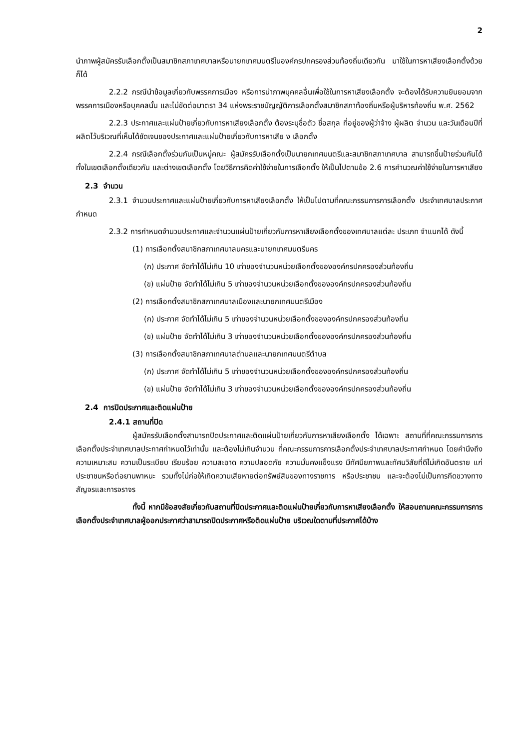2
นำภาพผู้สมัครรับเลือกตั้งเป็นสมาชิกสภาเทศบาลหรือนายกเทศมนตรีในองค์กรปกครองส่วนท้องถิ่นเดียวกัน มาใช้ในการหาเสียงเลือกตั้งด้วยก็ได้
2.2.2 กรณีนำข้อมูลเกี่ยวกับพรรคการเมือง หรือการนำภาพบุคคลอื่นเพื่อใช้ในการหาเสียงเลือกตั้ง จะต้องได้รับความยินยอมจากพรรคการเมืองหรือบุคคลนั้น และไม่ขัดต่อมาตรา 34 แห่งพระราชบัญญัติการเลือกตั้งสมาชิกสภาท้องถิ่นหรือผู้บริหารท้องถิ่น พ.ศ. 2562
2.2.3 ประกาศและแผ่นป้ายเกี่ยวกับการหาเสียงเลือกตั้ง ต้องระบุชื่อตัว ชื่อสกุล ที่อยู่ของผู้ว่าจ้าง ผู้ผลิต จำนวน และวันเดือนปีที่ผลิตไว้บริเวณที่เห็นได้ชัดเจนของประกาศและแผ่นป้ายเกี่ยวกับการหาเสีย ง เลือกตั้ง
2.2.4 กรณีเลือกตั้งร่วมกันเป็นหมู่คณะ ผู้สมัครรับเลือกตั้งเป็นนายกเทศมนตรีและสมาชิกสภาเทศบาล สามารถขึ้นป้ายร่วมกันได้ทั้งในเขตเลือกตั้งเดียวกัน และต่างเขตเลือกตั้ง โดยวิธีการคิดค่าใช้จ่ายในการเลือกตั้ง ให้เป็นไปตามข้อ 2.6 การคำนวณค่าใช้จ่ายในการหาเสียง
2.3 จำนวน
2.3.1 จำนวนประกาศและแผ่นป้ายเกี่ยวกับการหาเสียงเลือกตั้ง ให้เป็นไปตามที่คณะกรรมการการเลือกตั้ง ประจำเทศบาลประกาศกำหนด
2.3.2 การกำหนดจำนวนประกาศและจำนวนแผ่นป้ายเกี่ยวกับการหาเสียงเลือกตั้งของเทศบาลแต่ละ ประเภท จำแนกได้ ดังนี้
(1) การเลือกตั้งสมาชิกสภาเทศบาลนครและนายกเทศมนตรีนคร
(ก) ประกาศ จัดทำได้ไม่เกิน 10 เท่าของจำนวนหน่วยเลือกตั้งขององค์กรปกครองส่วนท้องถิ่น
(ข) แผ่นป้าย จัดทำได้ไม่เกิน 5 เท่าของจำนวนหน่วยเลือกตั้งขององค์กรปกครองส่วนท้องถิ่น
(2) การเลือกตั้งสมาชิกสภาเทศบาลเมืองและนายกเทศมนตรีเมือง
(ก) ประกาศ จัดทำได้ไม่เกิน 5 เท่าของจำนวนหน่วยเลือกตั้งขององค์กรปกครองส่วนท้องถิ่น
(ข) แผ่นป้าย จัดทำได้ไม่เกิน 3 เท่าของจำนวนหน่วยเลือกตั้งขององค์กรปกครองส่วนท้องถิ่น
(3) การเลือกตั้งสมาชิกสภาเทศบาลตำบลและนายกเทศมนตรีตำบล
(ก) ประกาศ จัดทำได้ไม่เกิน 5 เท่าของจำนวนหน่วยเลือกตั้งขององค์กรปกครองส่วนท้องถิ่น
(ข) แผ่นป้าย จัดทำได้ไม่เกิน 3 เท่าของจำนวนหน่วยเลือกตั้งขององค์กรปกครองส่วนท้องถิ่น
2.4 การปิดประกาศและติดแผ่นป้าย
2.4.1 สถานที่ปิด
ผู้สมัครรับเลือกตั้งสามารถปิดประกาศและติดแผ่นป้ายเกี่ยวกับการหาเสียงเลือกตั้ง ได้เฉพาะ สถานที่ที่คณะกรรมการการเลือกตั้งประจำเทศบาลประกาศกำหนดไว้เท่านั้น และต้องไม่เกินจำนวน ที่คณะกรรมการการเลือกตั้งประจำเทศบาลประกาศกำหนด โดยคำนึงถึงความเหมาะสม ความเป็นระเบียบ เรียบร้อย ความสะอาด ความปลอดภัย ความมั่นคงแข็งแรง มีทัศนียภาพและทัศนวิสัยที่ดีไม่เกิดอันตราย แก่ประชาชนหรือต่อยานพาหนะ รวมทั้งไม่ก่อให้เกิดความเสียหายต่อทรัพย์สินของทางราชการ หรือประชาชน และจะต้องไม่เป็นการกีดขวางทางสัญจรและการจราจร
ทั้งนี้ หากมีข้อสงสัยเกี่ยวกับสถานที่ปิดประกาศและติดแผ่นป้ายเกี่ยวกับการหาเสียงเลือกตั้ง ให้สอบถามคณะกรรมการการเลือกตั้งประจำเทศบาลผู้ออกประกาศว่าสามารถปิดประกาศหรือติดแผ่นป้าย บริเวณใดตามที่ประกาศได้บ้าง